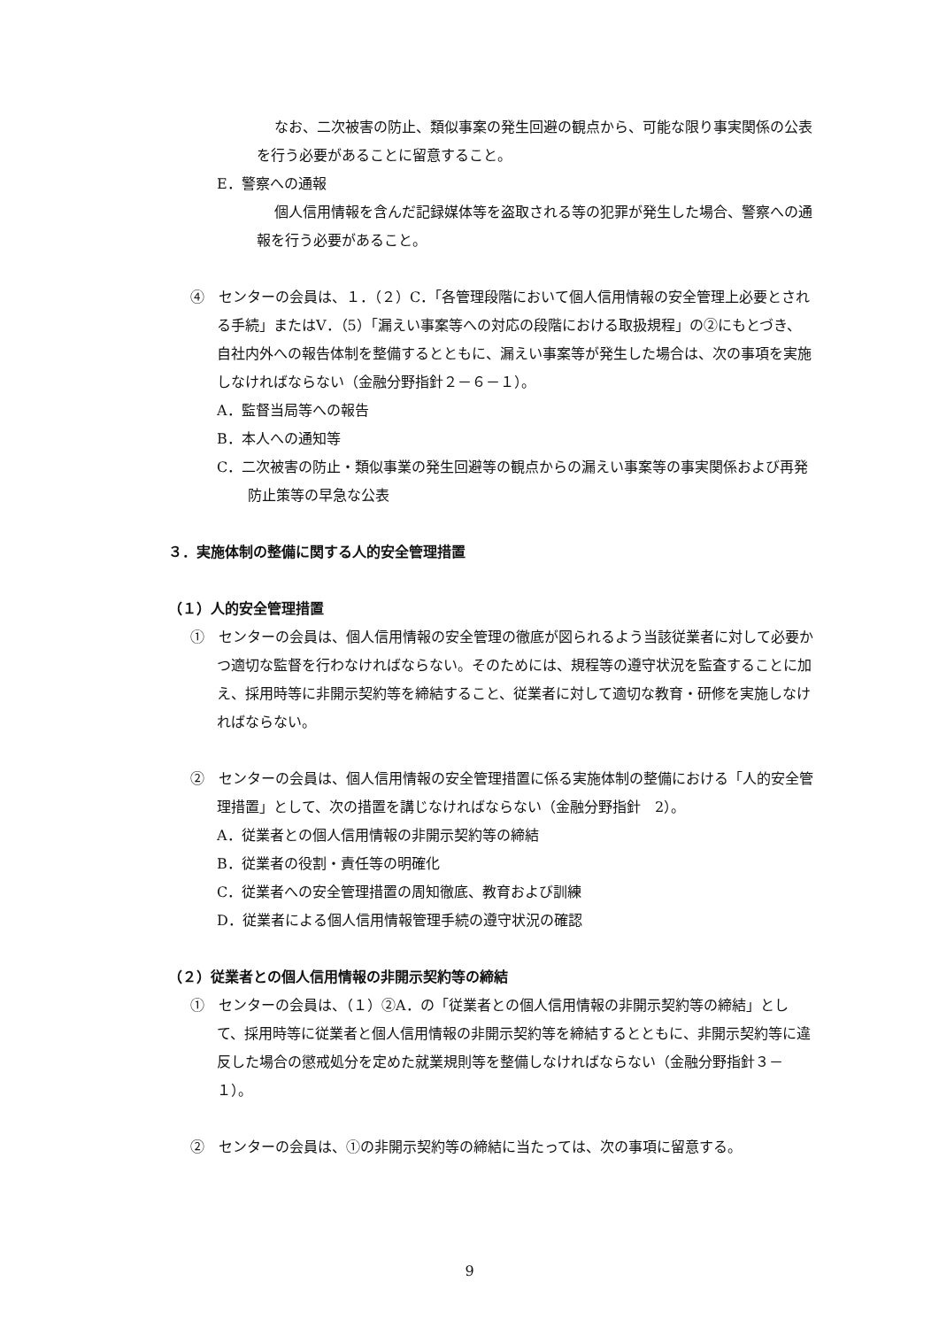なお、二次被害の防止、類似事案の発生回避の観点から、可能な限り事実関係の公表を行う必要があることに留意すること。
E．警察への通報
個人信用情報を含んだ記録媒体等を盗取される等の犯罪が発生した場合、警察への通報を行う必要があること。
④　センターの会員は、１．（２）C．「各管理段階において個人信用情報の安全管理上必要とされる手続」またはV．（5）「漏えい事案等への対応の段階における取扱規程」の②にもとづき、自社内外への報告体制を整備するとともに、漏えい事案等が発生した場合は、次の事項を実施しなければならない（金融分野指針２－６－１）。
A．監督当局等への報告
B．本人への通知等
C．二次被害の防止・類似事業の発生回避等の観点からの漏えい事案等の事実関係および再発防止策等の早急な公表
３．実施体制の整備に関する人的安全管理措置
（１）人的安全管理措置
①　センターの会員は、個人信用情報の安全管理の徹底が図られるよう当該従業者に対して必要かつ適切な監督を行わなければならない。そのためには、規程等の遵守状況を監査することに加え、採用時等に非開示契約等を締結すること、従業者に対して適切な教育・研修を実施しなければならない。
②　センターの会員は、個人信用情報の安全管理措置に係る実施体制の整備における「人的安全管理措置」として、次の措置を講じなければならない（金融分野指針　2）。
A．従業者との個人信用情報の非開示契約等の締結
B．従業者の役割・責任等の明確化
C．従業者への安全管理措置の周知徹底、教育および訓練
D．従業者による個人信用情報管理手続の遵守状況の確認
（２）従業者との個人信用情報の非開示契約等の締結
①　センターの会員は、（１）②A．の「従業者との個人信用情報の非開示契約等の締結」として、採用時等に従業者と個人信用情報の非開示契約等を締結するとともに、非開示契約等に違反した場合の懲戒処分を定めた就業規則等を整備しなければならない（金融分野指針３－１）。
②　センターの会員は、①の非開示契約等の締結に当たっては、次の事項に留意する。
9